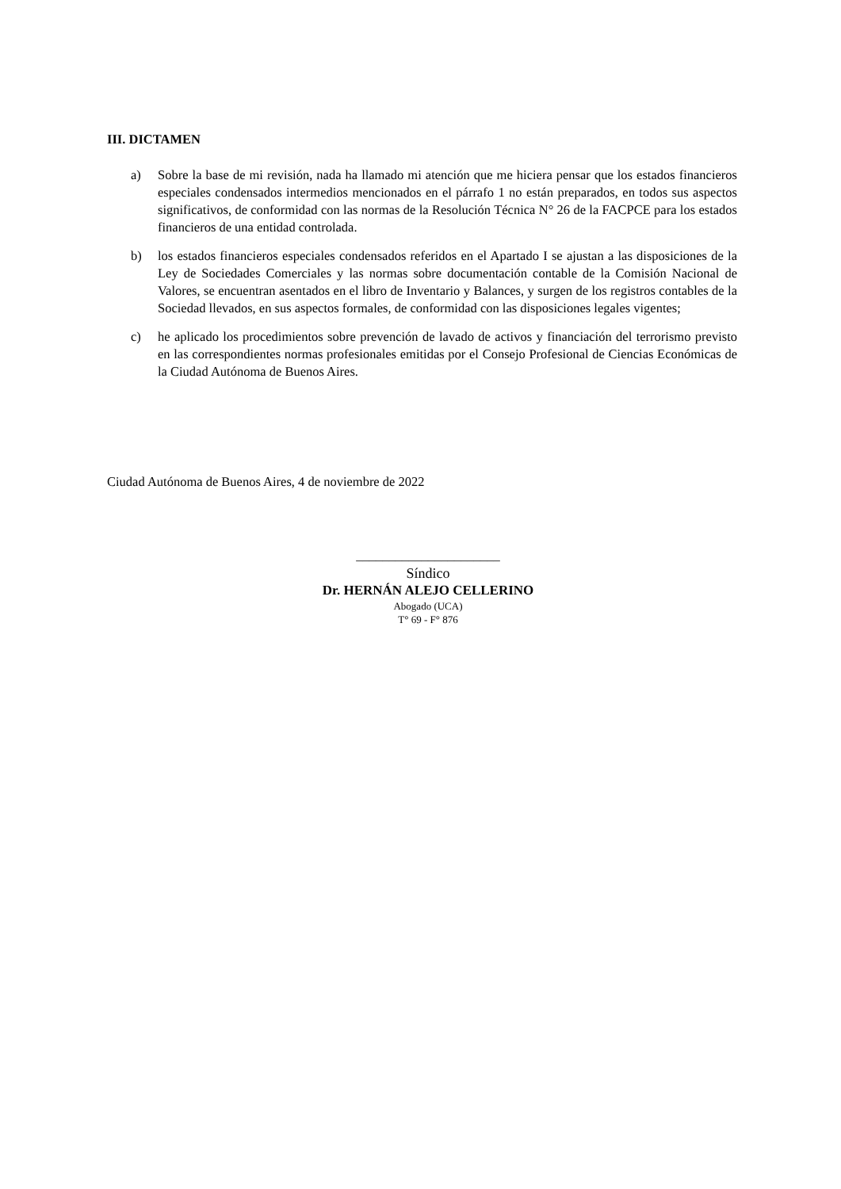III. DICTAMEN
a) Sobre la base de mi revisión, nada ha llamado mi atención que me hiciera pensar que los estados financieros especiales condensados intermedios mencionados en el párrafo 1 no están preparados, en todos sus aspectos significativos, de conformidad con las normas de la Resolución Técnica N° 26 de la FACPCE para los estados financieros de una entidad controlada.
b) los estados financieros especiales condensados referidos en el Apartado I se ajustan a las disposiciones de la Ley de Sociedades Comerciales y las normas sobre documentación contable de la Comisión Nacional de Valores, se encuentran asentados en el libro de Inventario y Balances, y surgen de los registros contables de la Sociedad llevados, en sus aspectos formales, de conformidad con las disposiciones legales vigentes;
c) he aplicado los procedimientos sobre prevención de lavado de activos y financiación del terrorismo previsto en las correspondientes normas profesionales emitidas por el Consejo Profesional de Ciencias Económicas de la Ciudad Autónoma de Buenos Aires.
Ciudad Autónoma de Buenos Aires, 4 de noviembre de 2022
______________________
Síndico
Dr. HERNÁN ALEJO CELLERINO
Abogado (UCA)
T° 69 - F° 876